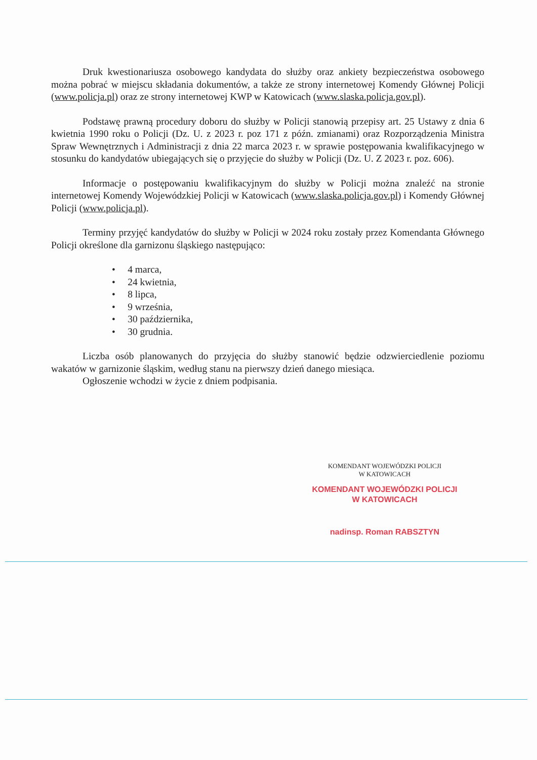Druk kwestionariusza osobowego kandydata do służby oraz ankiety bezpieczeństwa osobowego można pobrać w miejscu składania dokumentów, a także ze strony internetowej Komendy Głównej Policji (www.policja.pl) oraz ze strony internetowej KWP w Katowicach (www.slaska.policja.gov.pl).
Podstawę prawną procedury doboru do służby w Policji stanowią przepisy art. 25 Ustawy z dnia 6 kwietnia 1990 roku o Policji (Dz. U. z 2023 r. poz 171 z późn. zmianami) oraz Rozporządzenia Ministra Spraw Wewnętrznych i Administracji z dnia 22 marca 2023 r. w sprawie postępowania kwalifikacyjnego w stosunku do kandydatów ubiegających się o przyjęcie do służby w Policji (Dz. U. Z 2023 r. poz. 606).
Informacje o postępowaniu kwalifikacyjnym do służby w Policji można znaleźć na stronie internetowej Komendy Wojewódzkiej Policji w Katowicach (www.slaska.policja.gov.pl) i Komendy Głównej Policji (www.policja.pl).
Terminy przyjęć kandydatów do służby w Policji w 2024 roku zostały przez Komendanta Głównego Policji określone dla garnizonu śląskiego następująco:
• 4 marca,
• 24 kwietnia,
• 8 lipca,
• 9 września,
• 30 października,
• 30 grudnia.
Liczba osób planowanych do przyjęcia do służby stanowić będzie odzwierciedlenie poziomu wakatów w garnizonie śląskim, według stanu na pierwszy dzień danego miesiąca.
Ogłoszenie wchodzi w życie z dniem podpisania.
KOMENDANT WOJEWÓDZKI POLICJI
W KATOWICACH
KOMENDANT WOJEWÓDZKI POLICJI
W KATOWICACH
nadinsp. Roman RABSZTYN